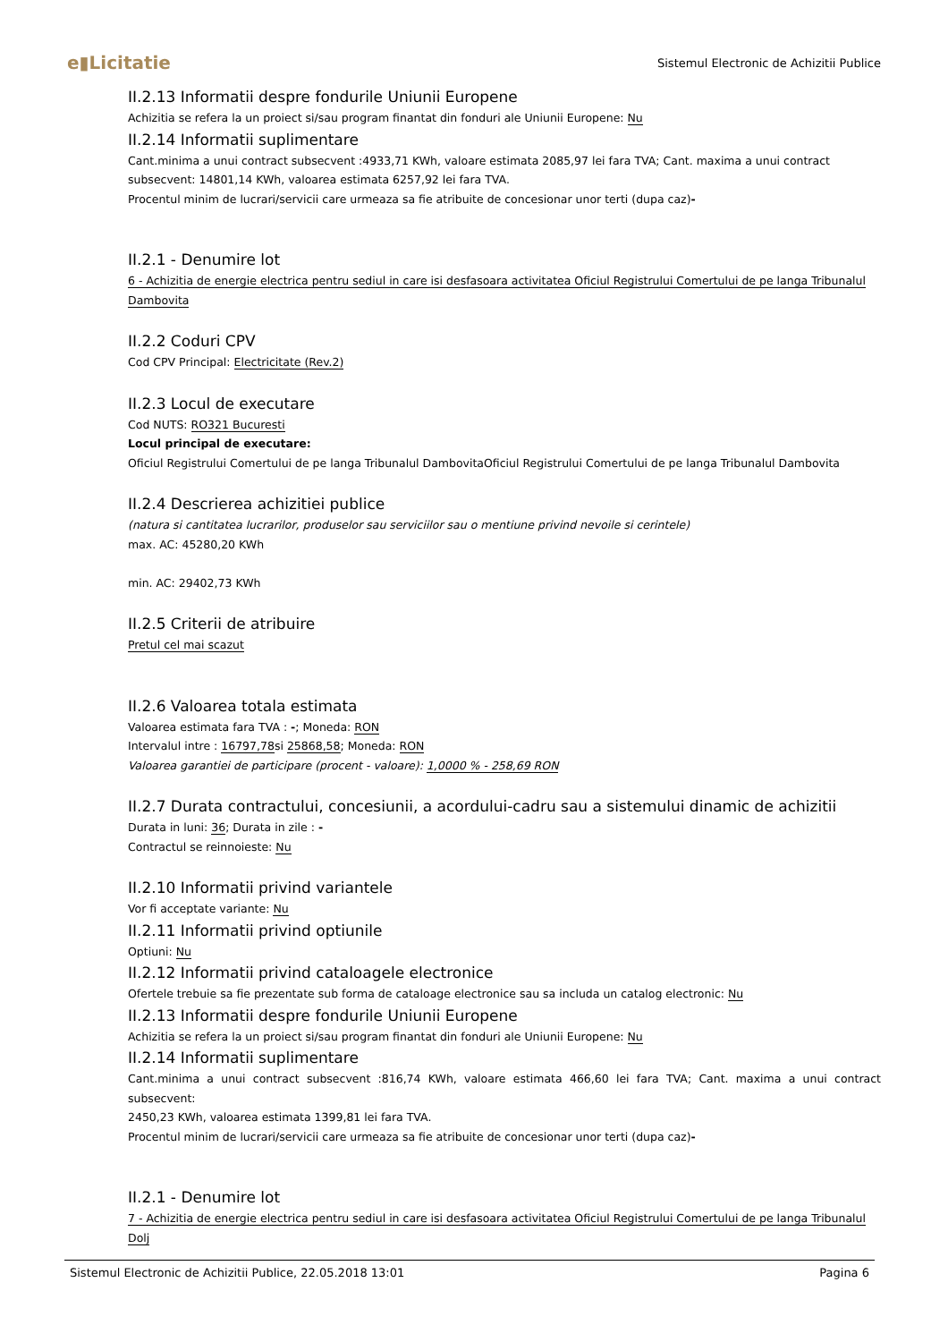e▮Licitatie Sistemul Electronic de Achizitii Publice
II.2.13 Informatii despre fondurile Uniunii Europene
Achizitia se refera la un proiect si/sau program finantat din fonduri ale Uniunii Europene: Nu
II.2.14 Informatii suplimentare
Cant.minima a unui contract subsecvent :4933,71 KWh, valoare estimata 2085,97 lei fara TVA; Cant. maxima a unui contract subsecvent: 14801,14 KWh, valoarea estimata 6257,92 lei fara TVA.
Procentul minim de lucrari/servicii care urmeaza sa fie atribuite de concesionar unor terti (dupa caz)-
II.2.1 - Denumire lot
6 - Achizitia de energie electrica pentru sediul in care isi desfasoara activitatea Oficiul Registrului Comertului de pe langa Tribunalul Dambovita
II.2.2 Coduri CPV
Cod CPV Principal: Electricitate (Rev.2)
II.2.3 Locul de executare
Cod NUTS: RO321 Bucuresti
Locul principal de executare:
Oficiul Registrului Comertului de pe langa Tribunalul DambovitaOficiul Registrului Comertului de pe langa Tribunalul Dambovita
II.2.4 Descrierea achizitiei publice
(natura si cantitatea lucrarilor, produselor sau serviciilor sau o mentiune privind nevoile si cerintele)
max. AC: 45280,20 KWh
min. AC: 29402,73 KWh
II.2.5 Criterii de atribuire
Pretul cel mai scazut
II.2.6 Valoarea totala estimata
Valoarea estimata fara TVA : -; Moneda: RON
Intervalul intre : 16797,78si 25868,58; Moneda: RON
Valoarea garantiei de participare (procent - valoare): 1,0000 % - 258,69 RON
II.2.7 Durata contractului, concesiunii, a acordului-cadru sau a sistemului dinamic de achizitii
Durata in luni: 36; Durata in zile : -
Contractul se reinnoieste: Nu
II.2.10 Informatii privind variantele
Vor fi acceptate variante: Nu
II.2.11 Informatii privind optiunile
Optiuni: Nu
II.2.12 Informatii privind cataloagele electronice
Ofertele trebuie sa fie prezentate sub forma de cataloage electronice sau sa includa un catalog electronic: Nu
II.2.13 Informatii despre fondurile Uniunii Europene
Achizitia se refera la un proiect si/sau program finantat din fonduri ale Uniunii Europene: Nu
II.2.14 Informatii suplimentare
Cant.minima a unui contract subsecvent :816,74 KWh, valoare estimata 466,60 lei fara TVA; Cant. maxima a unui contract subsecvent:
2450,23 KWh, valoarea estimata 1399,81 lei fara TVA.
Procentul minim de lucrari/servicii care urmeaza sa fie atribuite de concesionar unor terti (dupa caz)-
II.2.1 - Denumire lot
7 - Achizitia de energie electrica pentru sediul in care isi desfasoara activitatea Oficiul Registrului Comertului de pe langa Tribunalul Dolj
Sistemul Electronic de Achizitii Publice, 22.05.2018 13:01 Pagina 6